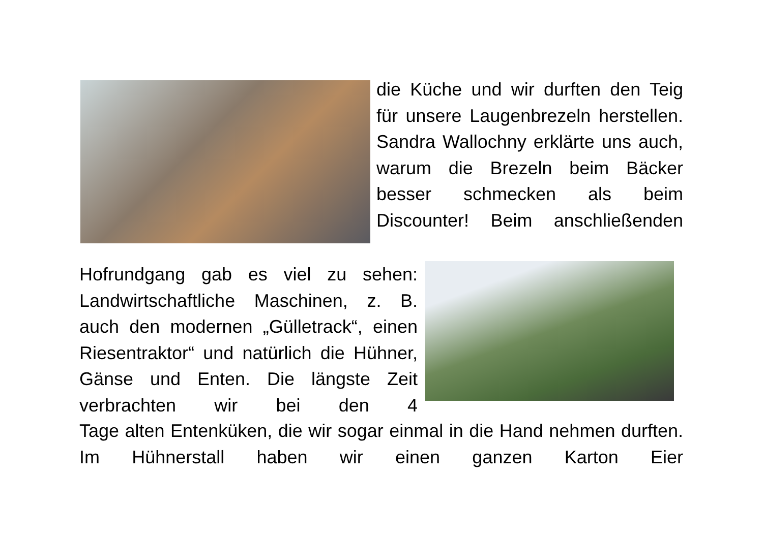die Küche und wir durften den Teig für unsere Laugenbrezeln herstellen. Sandra Wallochny erklärte uns auch, warum die Brezeln beim Bäcker besser schmecken als beim Discounter! Beim anschließenden
Hofrundgang gab es viel zu sehen: Landwirtschaftliche Maschinen, z. B. auch den modernen „Gülletrack“, einen Riesentraktor“ und natürlich die Hühner, Gänse und Enten. Die längste Zeit verbrachten wir bei den 4
Tage alten Entenküken, die wir sogar einmal in die Hand nehmen durften. Im Hühnerstall haben wir einen ganzen Karton Eier